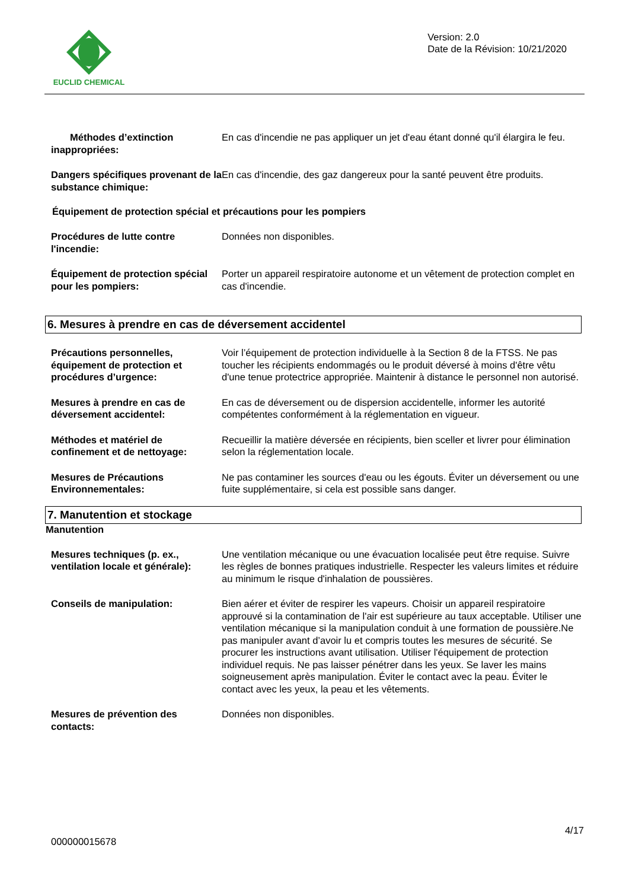EUCLID CHEMICAL
Version: 2.0
Date de la Révision: 10/21/2020
Méthodes d’extinction inappropriées:
En cas d'incendie ne pas appliquer un jet d'eau étant donné qu'il élargira le feu.
Dangers spécifiques provenant de la substance chimique:
En cas d'incendie, des gaz dangereux pour la santé peuvent être produits.
Équipement de protection spécial et précautions pour les pompiers
Procédures de lutte contre l'incendie:
Données non disponibles.
Équipement de protection spécial pour les pompiers:
Porter un appareil respiratoire autonome et un vêtement de protection complet en cas d'incendie.
6. Mesures à prendre en cas de déversement accidentel
Précautions personnelles, équipement de protection et procédures d’urgence:
Voir l’équipement de protection individuelle à la Section 8 de la FTSS. Ne pas toucher les récipients endommagés ou le produit déversé à moins d'être vêtu d'une tenue protectrice appropriée. Maintenir à distance le personnel non autorisé.
Mesures à prendre en cas de déversement accidentel:
En cas de déversement ou de dispersion accidentelle, informer les autorité compétentes conformément à la réglementation en vigueur.
Méthodes et matériel de confinement et de nettoyage:
Recueillir la matière déversée en récipients, bien sceller et livrer pour élimination selon la réglementation locale.
Mesures de Précautions Environnementales:
Ne pas contaminer les sources d'eau ou les égouts. Éviter un déversement ou une fuite supplémentaire, si cela est possible sans danger.
7. Manutention et stockage
Manutention
Mesures techniques (p. ex., ventilation locale et générale):
Une ventilation mécanique ou une évacuation localisée peut être requise. Suivre les règles de bonnes pratiques industrielle. Respecter les valeurs limites et réduire au minimum le risque d'inhalation de poussières.
Conseils de manipulation: Bien aérer et éviter de respirer les vapeurs. Choisir un appareil respiratoire approuvé si la contamination de l'air est supérieure au taux acceptable. Utiliser une ventilation mécanique si la manipulation conduit à une formation de poussière.Ne pas manipuler avant d’avoir lu et compris toutes les mesures de sécurité. Se procurer les instructions avant utilisation. Utiliser l'équipement de protection individuel requis. Ne pas laisser pénétrer dans les yeux. Se laver les mains soigneusement après manipulation. Éviter le contact avec la peau. Éviter le contact avec les yeux, la peau et les vêtements.
Mesures de prévention des contacts:
Données non disponibles.
4/17
000000015678